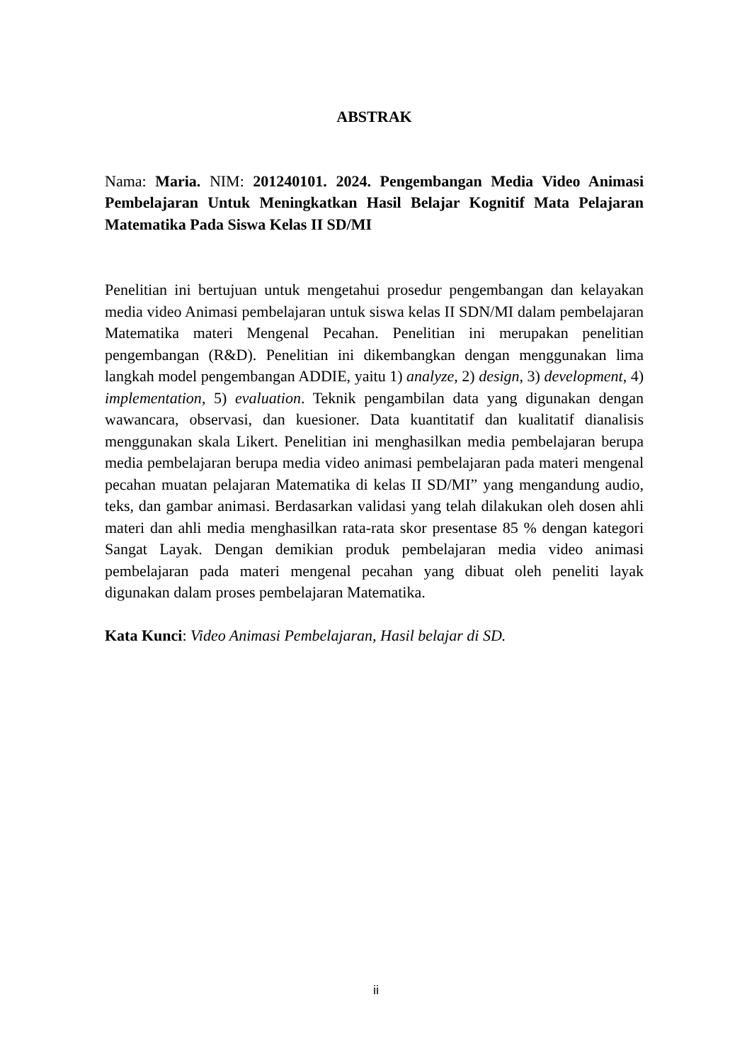ABSTRAK
Nama: Maria. NIM: 201240101. 2024. Pengembangan Media Video Animasi Pembelajaran Untuk Meningkatkan Hasil Belajar Kognitif Mata Pelajaran Matematika Pada Siswa Kelas II SD/MI
Penelitian ini bertujuan untuk mengetahui prosedur pengembangan dan kelayakan media video Animasi pembelajaran untuk siswa kelas II SDN/MI dalam pembelajaran Matematika materi Mengenal Pecahan. Penelitian ini merupakan penelitian pengembangan (R&D). Penelitian ini dikembangkan dengan menggunakan lima langkah model pengembangan ADDIE, yaitu 1) analyze, 2) design, 3) development, 4) implementation, 5) evaluation. Teknik pengambilan data yang digunakan dengan wawancara, observasi, dan kuesioner. Data kuantitatif dan kualitatif dianalisis menggunakan skala Likert. Penelitian ini menghasilkan media pembelajaran berupa media pembelajaran berupa media video animasi pembelajaran pada materi mengenal pecahan muatan pelajaran Matematika di kelas II SD/MI” yang mengandung audio, teks, dan gambar animasi. Berdasarkan validasi yang telah dilakukan oleh dosen ahli materi dan ahli media menghasilkan rata-rata skor presentase 85 % dengan kategori Sangat Layak. Dengan demikian produk pembelajaran media video animasi pembelajaran pada materi mengenal pecahan yang dibuat oleh peneliti layak digunakan dalam proses pembelajaran Matematika.
Kata Kunci: Video Animasi Pembelajaran, Hasil belajar di SD.
ii